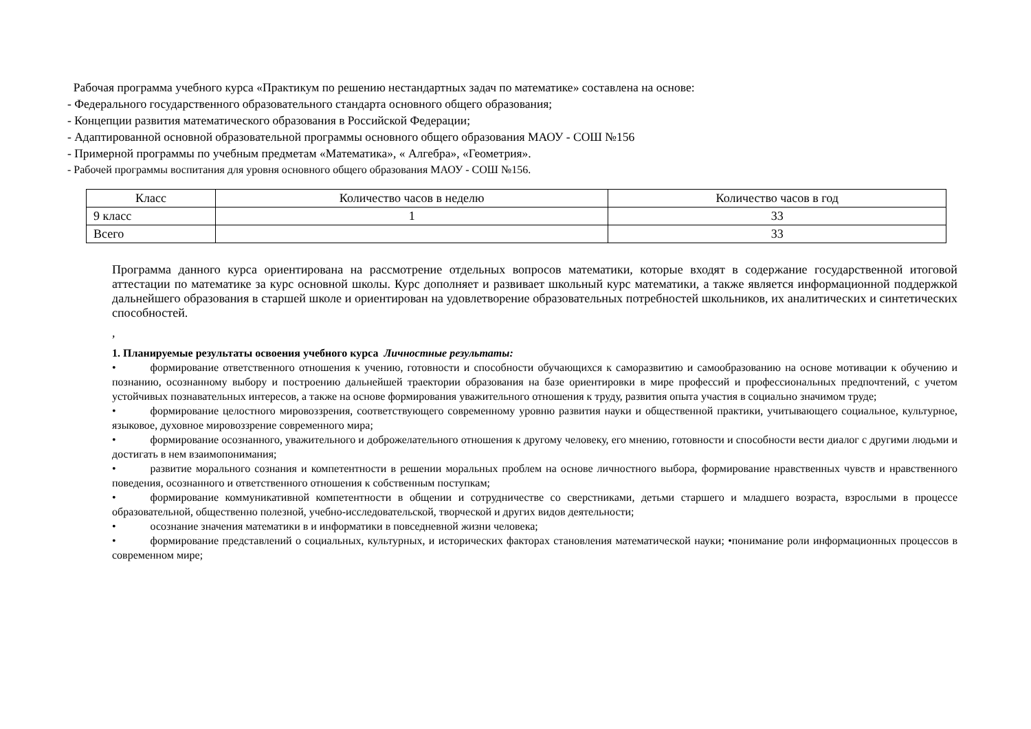Рабочая программа учебного курса «Практикум по решению нестандартных задач по математике» составлена на основе:
- Федерального государственного образовательного стандарта основного общего образования;
- Концепции развития математического образования в Российской Федерации;
- Адаптированной основной образовательной программы основного общего образования МАОУ - СОШ №156
- Примерной программы по учебным предметам «Математика», « Алгебра», «Геометрия».
- Рабочей программы воспитания для уровня основного общего образования МАОУ - СОШ №156.
| Класс | Количество часов в неделю | Количество часов в год |
| --- | --- | --- |
| 9 класс | 1 | 33 |
| Всего | | 33 |
Программа данного курса ориентирована на рассмотрение отдельных вопросов математики, которые входят в содержание государственной итоговой аттестации по математике за курс основной школы. Курс дополняет и развивает школьный курс математики, а также является информационной поддержкой дальнейшего образования в старшей школе и ориентирован на удовлетворение образовательных потребностей школьников, их аналитических и синтетических способностей.
,
1. Планируемые результаты освоения учебного курса Личностные результаты:
• формирование ответственного отношения к учению, готовности и способности обучающихся к саморазвитию и самообразованию на основе мотивации к обучению и познанию, осознанному выбору и построению дальнейшей траектории образования на базе ориентировки в мире профессий и профессиональных предпочтений, с учетом устойчивых познавательных интересов, а также на основе формирования уважительного отношения к труду, развития опыта участия в социально значимом труде;
• формирование целостного мировоззрения, соответствующего современному уровню развития науки и общественной практики, учитывающего социальное, культурное, языковое, духовное мировоззрение современного мира;
• формирование осознанного, уважительного и доброжелательного отношения к другому человеку, его мнению, готовности и способности вести диалог с другими людьми и достигать в нем взаимопонимания;
• развитие морального сознания и компетентности в решении моральных проблем на основе личностного выбора, формирование нравственных чувств и нравственного поведения, осознанного и ответственного отношения к собственным поступкам;
• формирование коммуникативной компетентности в общении и сотрудничестве со сверстниками, детьми старшего и младшего возраста, взрослыми в процессе образовательной, общественно полезной, учебно-исследовательской, творческой и других видов деятельности;
• осознание значения математики в и информатики в повседневной жизни человека;
• формирование представлений о социальных, культурных, и исторических факторах становления математической науки; •понимание роли информационных процессов в современном мире;